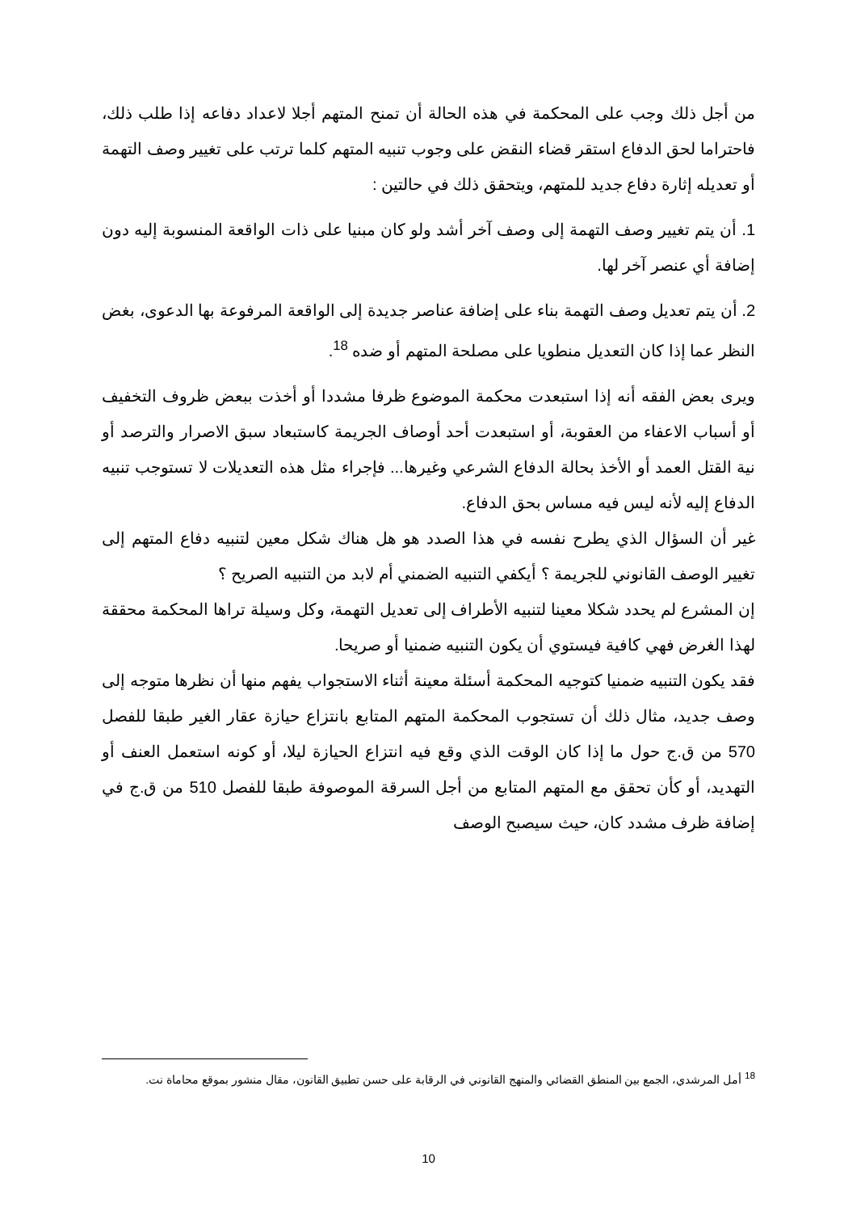من أجل ذلك وجب على المحكمة في هذه الحالة أن تمنح المتهم أجلا لاعداد دفاعه إذا طلب ذلك، فاحتراما لحق الدفاع استقر قضاء النقض على وجوب تنبيه المتهم كلما ترتب على تغيير وصف التهمة أو تعديله إثارة دفاع جديد للمتهم، ويتحقق ذلك في حالتين :
1. أن يتم تغيير وصف التهمة إلى وصف آخر أشد ولو كان مبنيا على ذات الواقعة المنسوبة إليه دون إضافة أي عنصر آخر لها.
2. أن يتم تعديل وصف التهمة بناء على إضافة عناصر جديدة إلى الواقعة المرفوعة بها الدعوى، بغض النظر عما إذا كان التعديل منطويا على مصلحة المتهم أو ضده <sup>18</sup>.
ويرى بعض الفقه أنه إذا استبعدت محكمة الموضوع ظرفا مشددا أو أخذت ببعض ظروف التخفيف أو أسباب الاعفاء من العقوبة، أو استبعدت أحد أوصاف الجريمة كاستبعاد سبق الاصرار والترصد أو نية القتل العمد أو الأخذ بحالة الدفاع الشرعي وغيرها... فإجراء مثل هذه التعديلات لا تستوجب تنبيه الدفاع إليه لأنه ليس فيه مساس بحق الدفاع.
غير أن السؤال الذي يطرح نفسه في هذا الصدد هو هل هناك شكل معين لتنبيه دفاع المتهم إلى تغيير الوصف القانوني للجريمة ؟ أيكفي التنبيه الضمني أم لابد من التنبيه الصريح ؟
إن المشرع لم يحدد شكلا معينا لتنبيه الأطراف إلى تعديل التهمة، وكل وسيلة تراها المحكمة محققة لهذا الغرض فهي كافية فيستوي أن يكون التنبيه ضمنيا أو صريحا.
فقد يكون التنبيه ضمنيا كتوجيه المحكمة أسئلة معينة أثناء الاستجواب يفهم منها أن نظرها متوجه إلى وصف جديد، مثال ذلك أن تستجوب المحكمة المتهم المتابع بانتزاع حيازة عقار الغير طبقا للفصل 570 من ق.ج حول ما إذا كان الوقت الذي وقع فيه انتزاع الحيازة ليلا، أو كونه استعمل العنف أو التهديد، أو كأن تحقق مع المتهم المتابع من أجل السرقة الموصوفة طبقا للفصل 510 من ق.ج في إضافة ظرف مشدد كان، حيث سيصبح الوصف
<sup>18</sup> أمل المرشدي، الجمع بين المنطق القضائي والمنهج القانوني في الرقابة على حسن تطبيق القانون، مقال منشور بموقع محاماة نت.
10